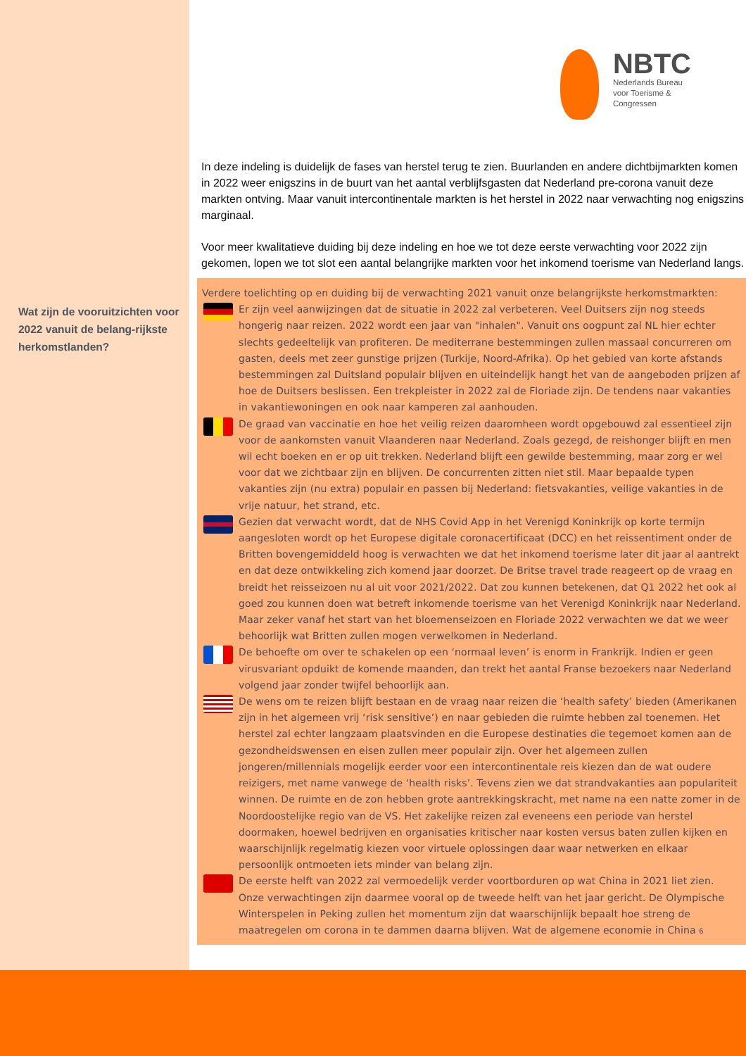Wat zijn de vooruitzichten voor 2022 vanuit de belang-rijkste herkomstlanden?
NBTC
Nederlands Bureau
voor Toerisme &
Congressen
In deze indeling is duidelijk de fases van herstel terug te zien. Buurlanden en andere dichtbijmarkten komen in 2022 weer enigszins in de buurt van het aantal verblijfsgasten dat Nederland pre-corona vanuit deze markten ontving. Maar vanuit intercontinentale markten is het herstel in 2022 naar verwachting nog enigszins marginaal.
Voor meer kwalitatieve duiding bij deze indeling en hoe we tot deze eerste verwachting voor 2022 zijn gekomen, lopen we tot slot een aantal belangrijke markten voor het inkomend toerisme van Nederland langs.
Verdere toelichting op en duiding bij de verwachting 2021 vanuit onze belangrijkste herkomstmarkten:
Er zijn veel aanwijzingen dat de situatie in 2022 zal verbeteren. Veel Duitsers zijn nog steeds hongerig naar reizen. 2022 wordt een jaar van "inhalen". Vanuit ons oogpunt zal NL hier echter slechts gedeeltelijk van profiteren. De mediterrane bestemmingen zullen massaal concurreren om gasten, deels met zeer gunstige prijzen (Turkije, Noord-Afrika). Op het gebied van korte afstands bestemmingen zal Duitsland populair blijven en uiteindelijk hangt het van de aangeboden prijzen af hoe de Duitsers beslissen. Een trekpleister in 2022 zal de Floriade zijn. De tendens naar vakanties in vakantiewoningen en ook naar kamperen zal aanhouden.
De graad van vaccinatie en hoe het veilig reizen daaromheen wordt opgebouwd zal essentieel zijn voor de aankomsten vanuit Vlaanderen naar Nederland. Zoals gezegd, de reishonger blijft en men wil echt boeken en er op uit trekken. Nederland blijft een gewilde bestemming, maar zorg er wel voor dat we zichtbaar zijn en blijven. De concurrenten zitten niet stil. Maar bepaalde typen vakanties zijn (nu extra) populair en passen bij Nederland: fietsvakanties, veilige vakanties in de vrije natuur, het strand, etc.
Gezien dat verwacht wordt, dat de NHS Covid App in het Verenigd Koninkrijk op korte termijn aangesloten wordt op het Europese digitale coronacertificaat (DCC) en het reissentiment onder de Britten bovengemiddeld hoog is verwachten we dat het inkomend toerisme later dit jaar al aantrekt en dat deze ontwikkeling zich komend jaar doorzet. De Britse travel trade reageert op de vraag en breidt het reisseizoen nu al uit voor 2021/2022. Dat zou kunnen betekenen, dat Q1 2022 het ook al goed zou kunnen doen wat betreft inkomende toerisme van het Verenigd Koninkrijk naar Nederland. Maar zeker vanaf het start van het bloemenseizoen en Floriade 2022 verwachten we dat we weer behoorlijk wat Britten zullen mogen verwelkomen in Nederland.
De behoefte om over te schakelen op een ‘normaal leven’ is enorm in Frankrijk. Indien er geen virusvariant opduikt de komende maanden, dan trekt het aantal Franse bezoekers naar Nederland volgend jaar zonder twijfel behoorlijk aan.
De wens om te reizen blijft bestaan en de vraag naar reizen die ‘health safety’ bieden (Amerikanen zijn in het algemeen vrij ‘risk sensitive’) en naar gebieden die ruimte hebben zal toenemen. Het herstel zal echter langzaam plaatsvinden en die Europese destinaties die tegemoet komen aan de gezondheidswensen en eisen zullen meer populair zijn. Over het algemeen zullen jongeren/millennials mogelijk eerder voor een intercontinentale reis kiezen dan de wat oudere reizigers, met name vanwege de ‘health risks’. Tevens zien we dat strandvakanties aan populariteit winnen. De ruimte en de zon hebben grote aantrekkingskracht, met name na een natte zomer in de Noordoostelijke regio van de VS. Het zakelijke reizen zal eveneens een periode van herstel doormaken, hoewel bedrijven en organisaties kritischer naar kosten versus baten zullen kijken en waarschijnlijk regelmatig kiezen voor virtuele oplossingen daar waar netwerken en elkaar persoonlijk ontmoeten iets minder van belang zijn.
De eerste helft van 2022 zal vermoedelijk verder voortborduren op wat China in 2021 liet zien. Onze verwachtingen zijn daarmee vooral op de tweede helft van het jaar gericht. De Olympische Winterspelen in Peking zullen het momentum zijn dat waarschijnlijk bepaalt hoe streng de maatregelen om corona in te dammen daarna blijven. Wat de algemene economie in China 6